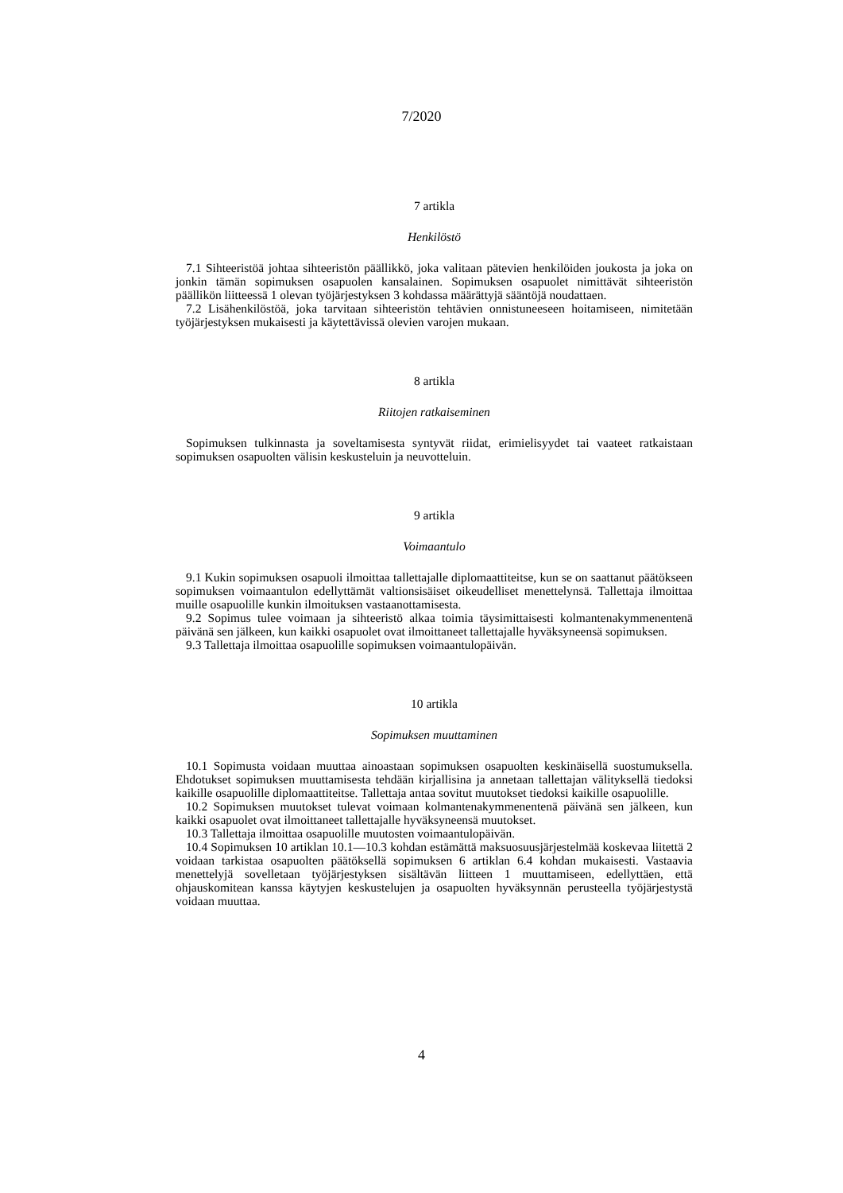7/2020
7 artikla
Henkilöstö
7.1 Sihteeristöä johtaa sihteeristön päällikkö, joka valitaan pätevien henkilöiden joukosta ja joka on jonkin tämän sopimuksen osapuolen kansalainen. Sopimuksen osapuolet nimittävät sihteeristön päällikön liitteessä 1 olevan työjärjestyksen 3 kohdassa määrättyjä sääntöjä noudattaen.
7.2 Lisähenkilöstöä, joka tarvitaan sihteeristön tehtävien onnistuneeseen hoitamiseen, nimitetään työjärjestyksen mukaisesti ja käytettävissä olevien varojen mukaan.
8 artikla
Riitojen ratkaiseminen
Sopimuksen tulkinnasta ja soveltamisesta syntyvät riidat, erimielisyydet tai vaateet ratkaistaan sopimuksen osapuolten välisin keskusteluin ja neuvotteluin.
9 artikla
Voimaantulo
9.1 Kukin sopimuksen osapuoli ilmoittaa tallettajalle diplomaattiteitse, kun se on saattanut päätökseen sopimuksen voimaantulon edellyttämät valtionsisäiset oikeudelliset menettelynsä. Tallettaja ilmoittaa muille osapuolille kunkin ilmoituksen vastaanottamisesta.
9.2 Sopimus tulee voimaan ja sihteeristö alkaa toimia täysimittaisesti kolmantenakymmenentenä päivänä sen jälkeen, kun kaikki osapuolet ovat ilmoittaneet tallettajalle hyväksyneensä sopimuksen.
9.3 Tallettaja ilmoittaa osapuolille sopimuksen voimaantulopäivän.
10 artikla
Sopimuksen muuttaminen
10.1 Sopimusta voidaan muuttaa ainoastaan sopimuksen osapuolten keskinäisellä suostumuksella. Ehdotukset sopimuksen muuttamisesta tehdään kirjallisina ja annetaan tallettajan välityksellä tiedoksi kaikille osapuolille diplomaattiteitse. Tallettaja antaa sovitut muutokset tiedoksi kaikille osapuolille.
10.2 Sopimuksen muutokset tulevat voimaan kolmantenakymmenentenä päivänä sen jälkeen, kun kaikki osapuolet ovat ilmoittaneet tallettajalle hyväksyneensä muutokset.
10.3 Tallettaja ilmoittaa osapuolille muutosten voimaantulopäivän.
10.4 Sopimuksen 10 artiklan 10.1—10.3 kohdan estämättä maksuosuusjärjestelmää koskevaa liitettä 2 voidaan tarkistaa osapuolten päätöksellä sopimuksen 6 artiklan 6.4 kohdan mukaisesti. Vastaavia menettelyjä sovelletaan työjärjestyksen sisältävän liitteen 1 muuttamiseen, edellyttäen, että ohjauskomitean kanssa käytyjen keskustelujen ja osapuolten hyväksynnän perusteella työjärjestystä voidaan muuttaa.
4